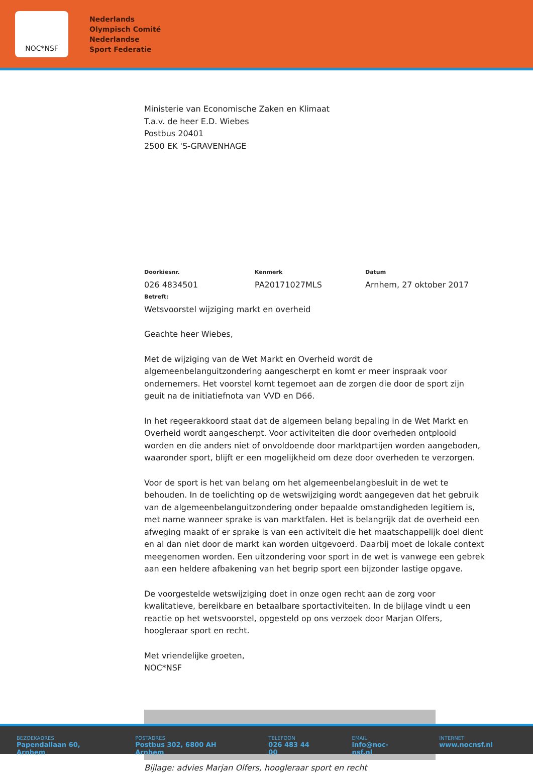NOC*NSF
Nederlands
Olympisch Comité
Nederlandse
Sport Federatie
Ministerie van Economische Zaken en Klimaat
T.a.v. de heer E.D. Wiebes
Postbus 20401
2500 EK 'S-GRAVENHAGE
Doorkiesnr.
026 4834501
Kenmerk
PA20171027MLS
Datum
Arnhem, 27 oktober 2017
Betreft:
Wetsvoorstel wijziging markt en overheid
Geachte heer Wiebes,
Met de wijziging van de Wet Markt en Overheid wordt de algemeenbelanguitzondering aangescherpt en komt er meer inspraak voor ondernemers. Het voorstel komt tegemoet aan de zorgen die door de sport zijn geuit na de initiatiefnota van VVD en D66.
In het regeerakkoord staat dat de algemeen belang bepaling in de Wet Markt en Overheid wordt aangescherpt. Voor activiteiten die door overheden ontplooid worden en die anders niet of onvoldoende door marktpartijen worden aangeboden, waaronder sport, blijft er een mogelijkheid om deze door overheden te verzorgen.
Voor de sport is het van belang om het algemeenbelangbesluit in de wet te behouden. In de toelichting op de wetswijziging wordt aangegeven dat het gebruik van de algemeenbelanguitzondering onder bepaalde omstandigheden legitiem is, met name wanneer sprake is van marktfalen. Het is belangrijk dat de overheid een afweging maakt of er sprake is van een activiteit die het maatschappelijk doel dient en al dan niet door de markt kan worden uitgevoerd. Daarbij moet de lokale context meegenomen worden. Een uitzondering voor sport in de wet is vanwege een gebrek aan een heldere afbakening van het begrip sport een bijzonder lastige opgave.
De voorgestelde wetswijziging doet in onze ogen recht aan de zorg voor kwalitatieve, bereikbare en betaalbare sportactiviteiten. In de bijlage vindt u een reactie op het wetsvoorstel, opgesteld op ons verzoek door Marjan Olfers, hoogleraar sport en recht.
Met vriendelijke groeten,
NOC*NSF
Bijlage: advies Marjan Olfers, hoogleraar sport en recht
BEZOEKADRES
Papendallaan 60, Arnhem
POSTADRES
Postbus 302, 6800 AH Arnhem
TELEFOON
026 483 44 00
EMAIL
info@noc-nsf.nl
INTERNET
www.nocnsf.nl